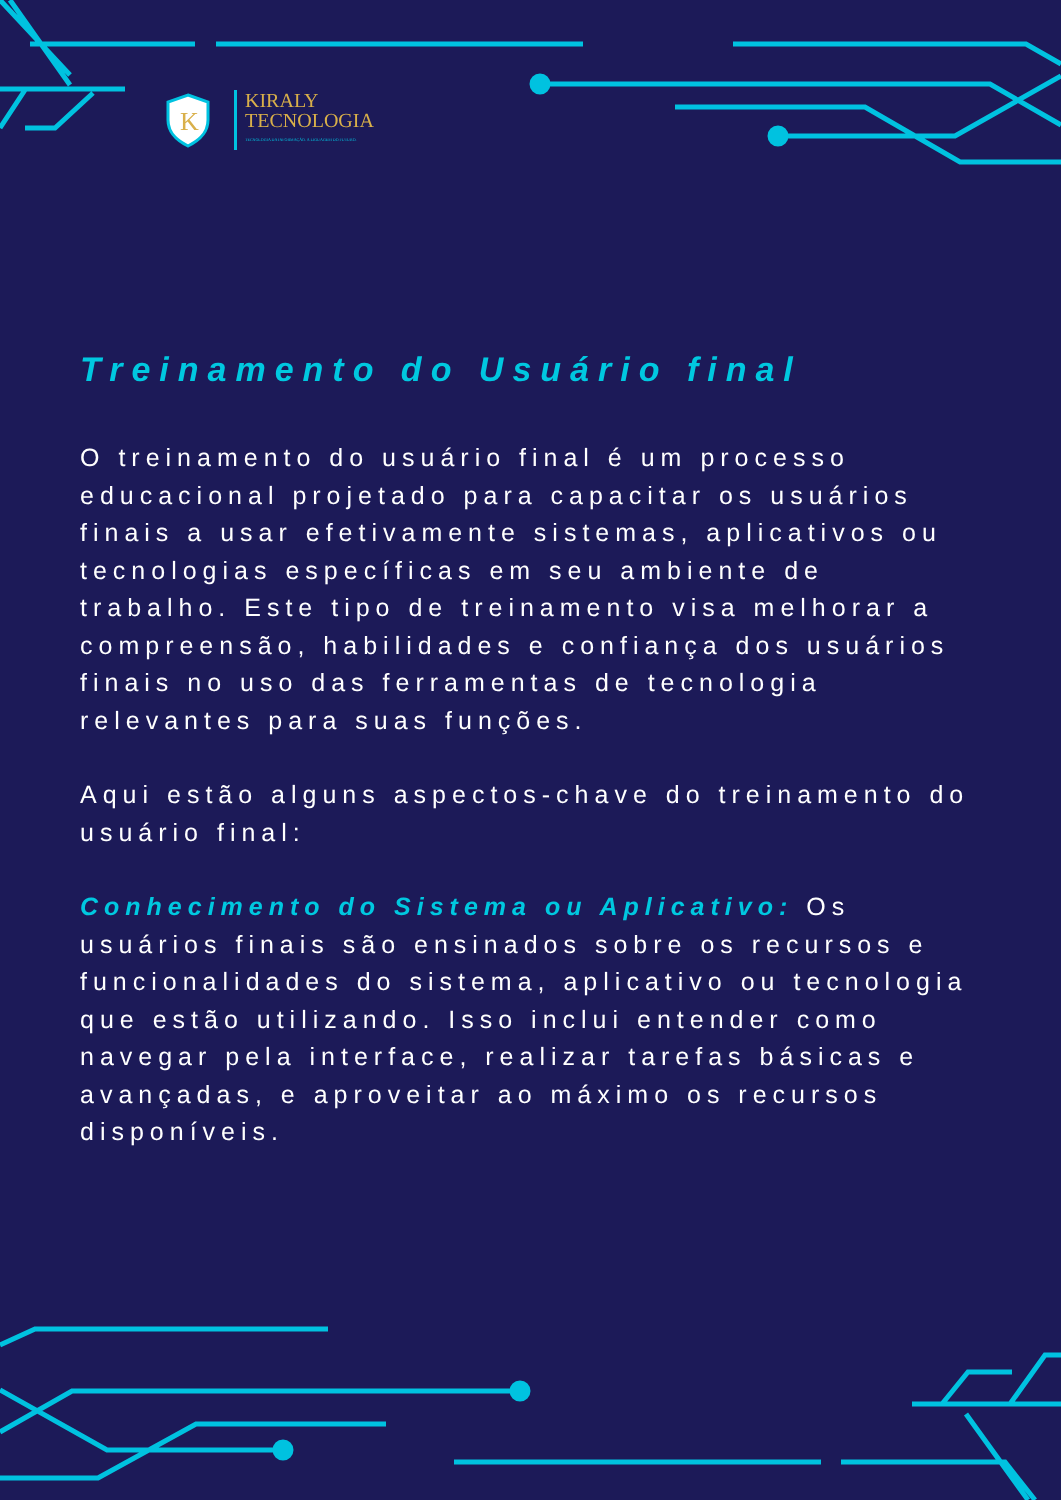K
KIRALY
TECNOLOGIA
TECNOLOGIA DA INFORMAÇÃO. A LIGUAGEM DO FUTURO.
Treinamento do Usuário final
O treinamento do usuário final é um processo educacional projetado para capacitar os usuários finais a usar efetivamente sistemas, aplicativos ou tecnologias específicas em seu ambiente de trabalho. Este tipo de treinamento visa melhorar a compreensão, habilidades e confiança dos usuários finais no uso das ferramentas de tecnologia relevantes para suas funções.
Aqui estão alguns aspectos-chave do treinamento do usuário final:
Conhecimento do Sistema ou Aplicativo: Os usuários finais são ensinados sobre os recursos e funcionalidades do sistema, aplicativo ou tecnologia que estão utilizando. Isso inclui entender como navegar pela interface, realizar tarefas básicas e avançadas, e aproveitar ao máximo os recursos disponíveis.